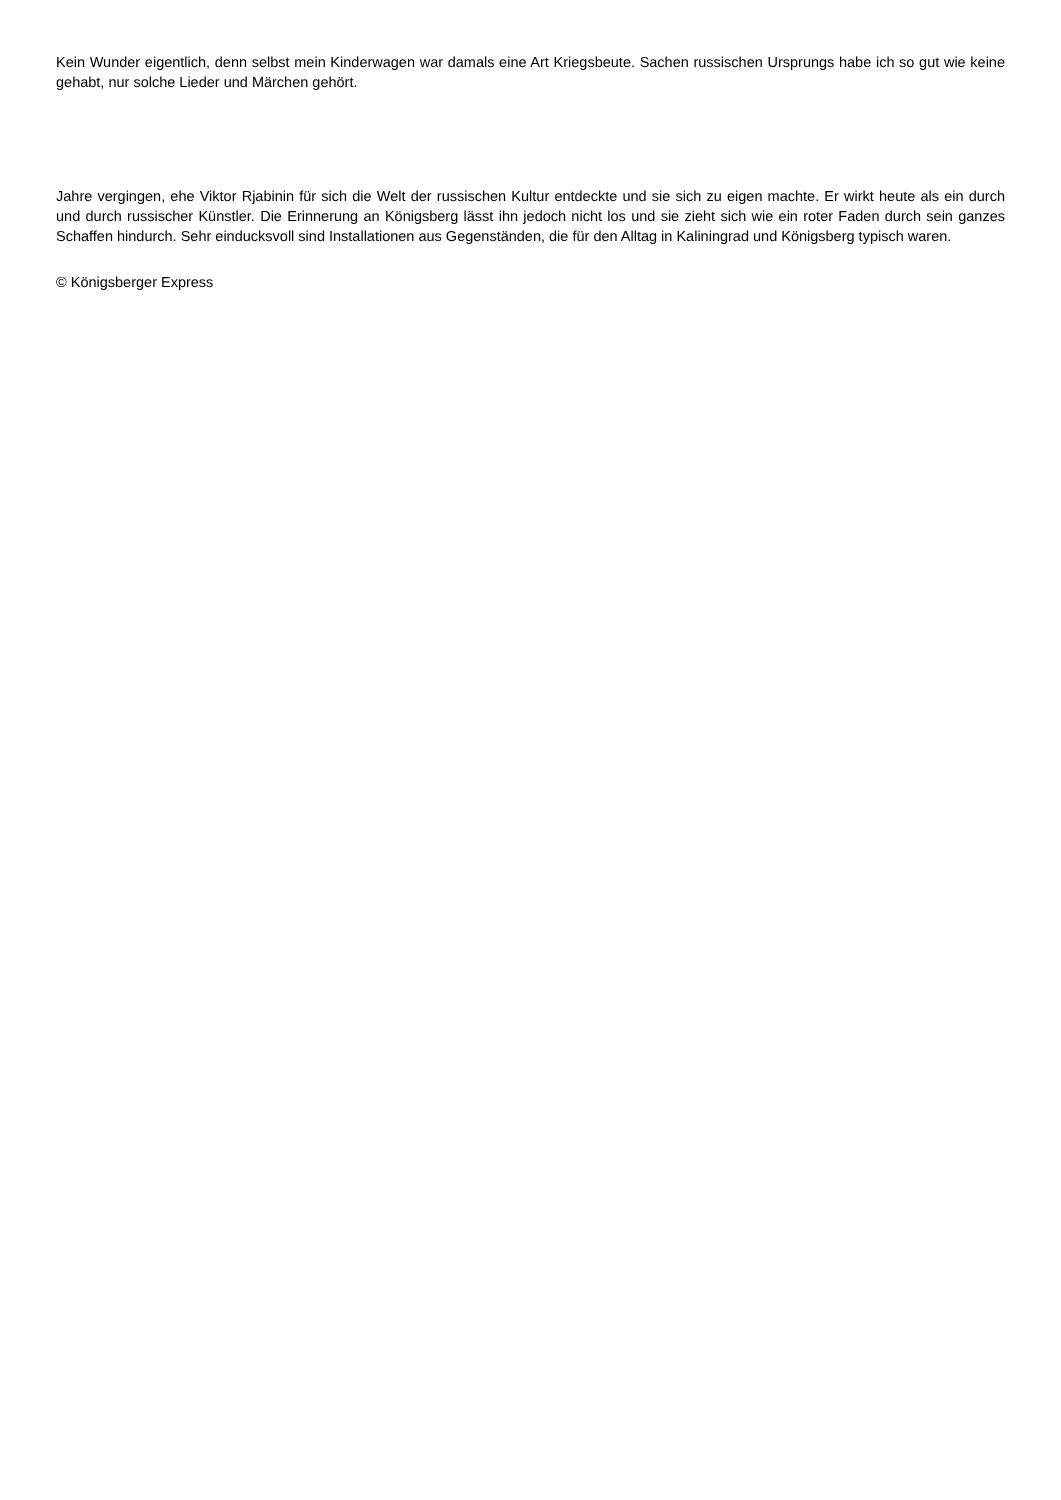Kein Wunder eigentlich, denn selbst mein Kinderwagen war damals eine Art Kriegsbeute. Sachen russischen Ursprungs habe ich so gut wie keine gehabt, nur solche Lieder und Märchen gehört.
Jahre vergingen, ehe Viktor Rjabinin für sich die Welt der russischen Kultur entdeckte und sie sich zu eigen machte. Er wirkt heute als ein durch und durch russischer Künstler. Die Erinnerung an Königsberg lässt ihn jedoch nicht los und sie zieht sich wie ein roter Faden durch sein ganzes Schaffen hindurch. Sehr einducksvoll sind Installationen aus Gegenständen, die für den Alltag in Kaliningrad und Königsberg typisch waren.
© Königsberger Express